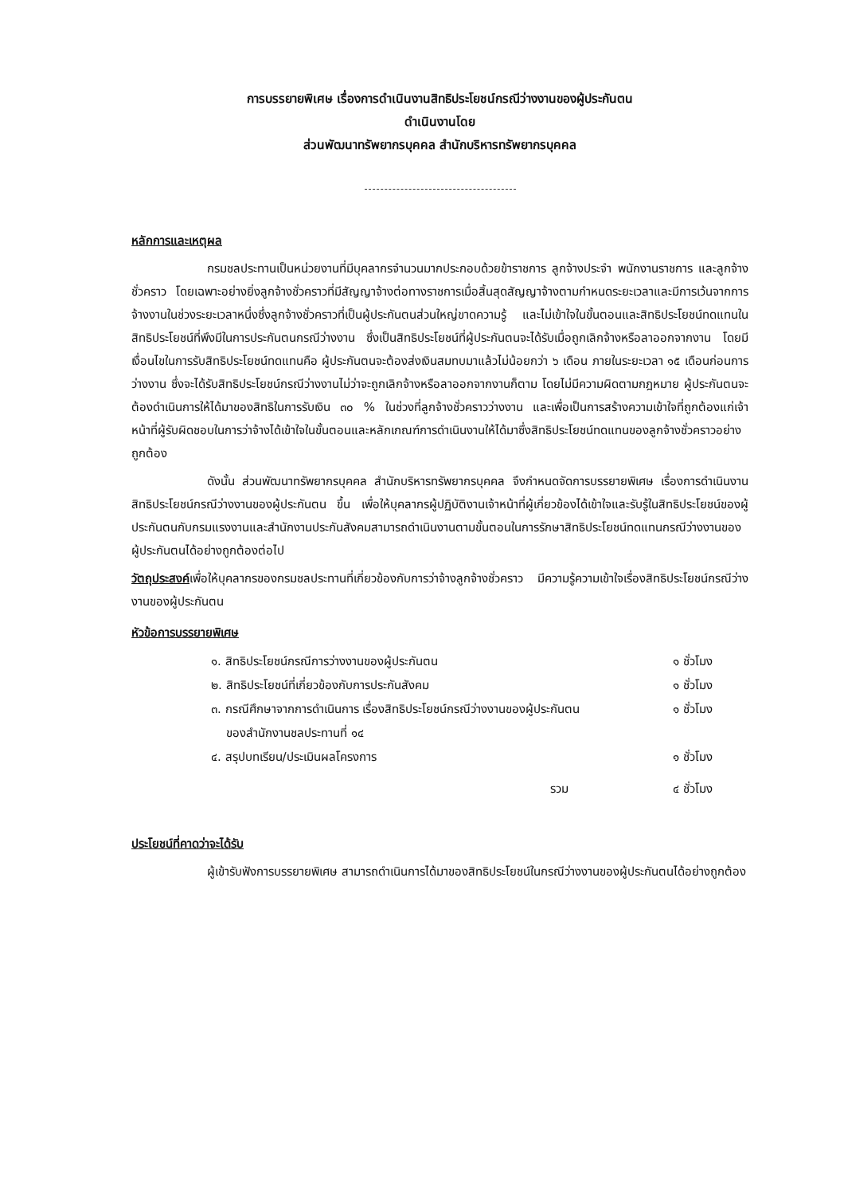การบรรยายพิเศษ เรื่องการดำเนินงานสิทธิประโยชน์กรณีว่างงานของผู้ประกันตน
ดำเนินงานโดย
ส่วนพัฒนาทรัพยากรบุคคล สำนักบริหารทรัพยากรบุคคล
หลักการและเหตุผล
กรมชลประทานเป็นหน่วยงานที่มีบุคลากรจำนวนมากประกอบด้วยข้าราชการ ลูกจ้างประจำ พนักงานราชการ และลูกจ้างชั่วคราว โดยเฉพาะอย่างยิ่งลูกจ้างชั่วคราวที่มีสัญญาจ้างต่อทางราชการเมื่อสิ้นสุดสัญญาจ้างตามกำหนดระยะเวลาและมีการเว้นจากการจ้างงานในช่วงระยะเวลาหนึ่งซึ่งลูกจ้างชั่วคราวที่เป็นผู้ประกันตนส่วนใหญ่ขาดความรู้ และไม่เข้าใจในขั้นตอนและสิทธิประโยชน์ทดแทนในสิทธิประโยชน์ที่พึงมีในการประกันตนกรณีว่างงาน ซึ่งเป็นสิทธิประโยชน์ที่ผู้ประกันตนจะได้รับเมื่อถูกเลิกจ้างหรือลาออกจากงาน โดยมีเงื่อนไขในการรับสิทธิประโยชน์ทดแทนคือ ผู้ประกันตนจะต้องส่งเงินสมทบมาแล้วไม่น้อยกว่า ๖ เดือน ภายในระยะเวลา ๑๕ เดือนก่อนการว่างงาน ซึ่งจะได้รับสิทธิประโยชน์กรณีว่างงานไม่ว่าจะถูกเลิกจ้างหรือลาออกจากงานก็ตาม โดยไม่มีความผิดตามกฎหมาย ผู้ประกันตนจะต้องดำเนินการให้ได้มาของสิทธิในการรับเงิน ๓๐ % ในช่วงที่ลูกจ้างชั่วคราวว่างงาน และเพื่อเป็นการสร้างความเข้าใจที่ถูกต้องแก่เจ้าหน้าที่ผู้รับผิดชอบในการว่าจ้างได้เข้าใจในขั้นตอนและหลักเกณฑ์การดำเนินงานให้ได้มาซึ่งสิทธิประโยชน์ทดแทนของลูกจ้างชั่วคราวอย่างถูกต้อง
ดังนั้น ส่วนพัฒนาทรัพยากรบุคคล สำนักบริหารทรัพยากรบุคคล จึงกำหนดจัดการบรรยายพิเศษ เรื่องการดำเนินงานสิทธิประโยชน์กรณีว่างงานของผู้ประกันตน ขึ้น เพื่อให้บุคลากรผู้ปฏิบัติงานเจ้าหน้าที่ผู้เกี่ยวข้องได้เข้าใจและรับรู้ในสิทธิประโยชน์ของผู้ประกันตนกับกรมแรงงานและสำนักงานประกันสังคมสามารถดำเนินงานตามขั้นตอนในการรักษาสิทธิประโยชน์ทดแทนกรณีว่างงานของผู้ประกันตนได้อย่างถูกต้องต่อไป
วัตถุประสงค์เพื่อให้บุคลากรของกรมชลประทานที่เกี่ยวข้องกับการว่าจ้างลูกจ้างชั่วคราว มีความรู้ความเข้าใจเรื่องสิทธิประโยชน์กรณีว่างงานของผู้ประกันตน
หัวข้อการบรรยายพิเศษ
| ๑. สิทธิประโยชน์กรณีการว่างงานของผู้ประกันตน | ๑ ชั่วโมง |
| ๒. สิทธิประโยชน์ที่เกี่ยวข้องกับการประกันสังคม | ๑ ชั่วโมง |
| ๓. กรณีศึกษาจากการดำเนินการ เรื่องสิทธิประโยชน์กรณีว่างงานของผู้ประกันตน ของสำนักงานชลประทานที่ ๑๔ | ๑ ชั่วโมง |
| ๔. สรุปบทเรียน/ประเมินผลโครงการ | ๑ ชั่วโมง |
| รวม | ๔ ชั่วโมง |
ประโยชน์ที่คาดว่าจะได้รับ
ผู้เข้ารับฟังการบรรยายพิเศษ สามารถดำเนินการได้มาของสิทธิประโยชน์ในกรณีว่างงานของผู้ประกันตนได้อย่างถูกต้อง